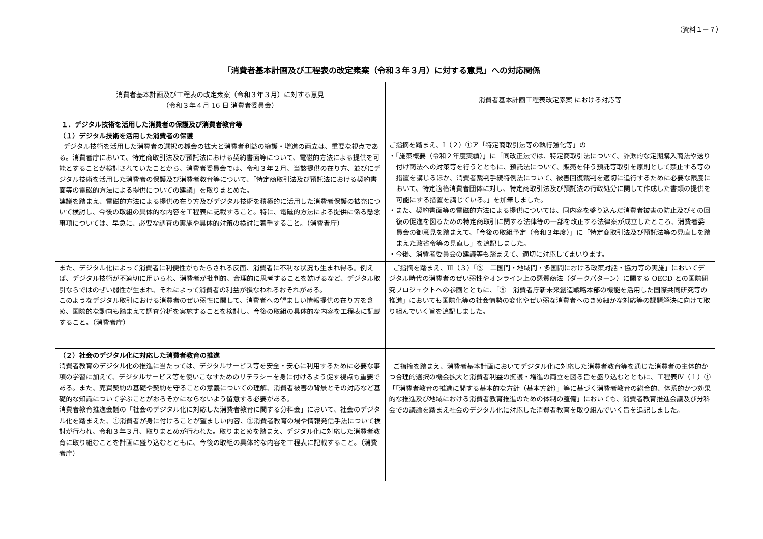（資料１－７）
「消費者基本計画及び工程表の改定素案（令和３年３月）に対する意見」への対応関係
| 消費者基本計画及び工程表の改定素案（令和３年３月）に対する意見 （令和３年４月 16 日 消費者委員会） | 消費者基本計画工程表改定素案 における対応等 |
| --- | --- |
| １．デジタル技術を活用した消費者の保護及び消費者教育等 （１）デジタル技術を活用した消費者の保護 デジタル技術を活用した消費者の選択の機会の拡大と消費者利益の擁護・増進の両立は、重要な視点である。消費者庁において、特定商取引法及び預託法における契約書面等について、電磁的方法による提供を可能とすることが検討されていたことから、消費者委員会では、令和３年２月、当該提供の在り方、並びにデジタル技術を活用した消費者の保護及び消費者教育等について、「特定商取引法及び預託法における契約書面等の電磁的方法による提供についての建議」を取りまとめた。 建議を踏まえ、電磁的方法による提供の在り方及びデジタル技術を積極的に活用した消費者保護の拡充について検討し、今後の取組の具体的な内容を工程表に記載すること。特に、電磁的方法による提供に係る懸念事項については、早急に、必要な調査の実施や具体的対策の検討に着手すること。（消費者庁） | ご指摘を踏まえ、Ⅰ（２）①ア「特定商取引法等の執行強化等」の ・「施策概要（令和２年度実績）」に「同改正法では、特定商取引法について、詐欺的な定期購入商法や送り付け商法への対策等を行うとともに、預託法について、販売を伴う預託等取引を原則として禁止する等の措置を講じるほか、消費者裁判手続特例法について、被害回復裁判を適切に追行するために必要な限度において、特定適格消費者団体に対し、特定商取引法及び預託法の行政処分に関して作成した書類の提供を可能にする措置を講じている。」を加筆しました。 ・また、契約書面等の電磁的方法による提供については、同内容を盛り込んだ消費者被害の防止及びその回復の促進を図るための特定商取引に関する法律等の一部を改正する法律案が成立したところ、消費者委員会の御意見を踏まえて、「今後の取組予定（令和３年度）」に「特定商取引法及び預託法等の見直しを踏まえた政省令等の見直し」を追記しました。 ・今後、消費者委員会の建議等も踏まえて、適切に対応してまいります。 |
| また、デジタル化によって消費者に利便性がもたらされる反面、消費者に不利な状況も生まれ得る。例えば、デジタル技術が不適切に用いられ、消費者が批判的、合理的に思考することを妨げるなど、デジタル取引ならではのぜい弱性が生まれ、それによって消費者の利益が損なわれるおそれがある。 このようなデジタル取引における消費者のぜい弱性に関して、消費者への望ましい情報提供の在り方を含め、国際的な動向も踏まえて調査分析を実施することを検討し、今後の取組の具体的な内容を工程表に記載すること。（消費者庁） | ご指摘を踏まえ、Ⅲ（３）「③ 二国間・地域間・多国間における政策対話・協力等の実施」においてデジタル時代の消費者のぜい弱性やオンライン上の悪質商法（ダークパターン）に関する OECD との国際研究プロジェクトへの参画とともに、「⑤ 消費者庁新未来創造戦略本部の機能を活用した国際共同研究等の推進」においても国際化等の社会情勢の変化やぜい弱な消費者へのきめ細かな対応等の課題解決に向けて取り組んでいく旨を追記しました。 |
| （２）社会のデジタル化に対応した消費者教育の推進 消費者教育のデジタル化の推進に当たっては、デジタルサービス等を安全・安心に利用するために必要な事項の学習に加えて、デジタルサービス等を使いこなすためのリテラシーを身に付けるよう促す視点も重要である。また、売買契約の基礎や契約を守ることの意義についての理解、消費者被害の背景とその対応など基礎的な知識について学ぶことがおろそかにならないよう留意する必要がある。 消費者教育推進会議の「社会のデジタル化に対応した消費者教育に関する分科会」において、社会のデジタル化を踏まえた、①消費者が身に付けることが望ましい内容、②消費者教育の場や情報発信手法について検討が行われ、令和３年３月、取りまとめが行われた。取りまとめを踏まえ、デジタル化に対応した消費者教育に取り組むことを計画に盛り込むとともに、今後の取組の具体的な内容を工程表に記載すること。（消費者庁） | ご指摘を踏まえ、消費者基本計画においてデジタル化に対応した消費者教育等を通じた消費者の主体的かつ合理的選択の機会拡大と消費者利益の擁護・増進の両立を図る旨を盛り込むとともに、工程表Ⅳ（１）①「「消費者教育の推進に関する基本的な方針（基本方針）」等に基づく消費者教育の総合的、体系的かつ効果的な推進及び地域における消費者教育推進のための体制の整備」においても、消費者教育推進会議及び分科会での議論を踏まえ社会のデジタル化に対応した消費者教育を取り組んでいく旨を追記しました。 |